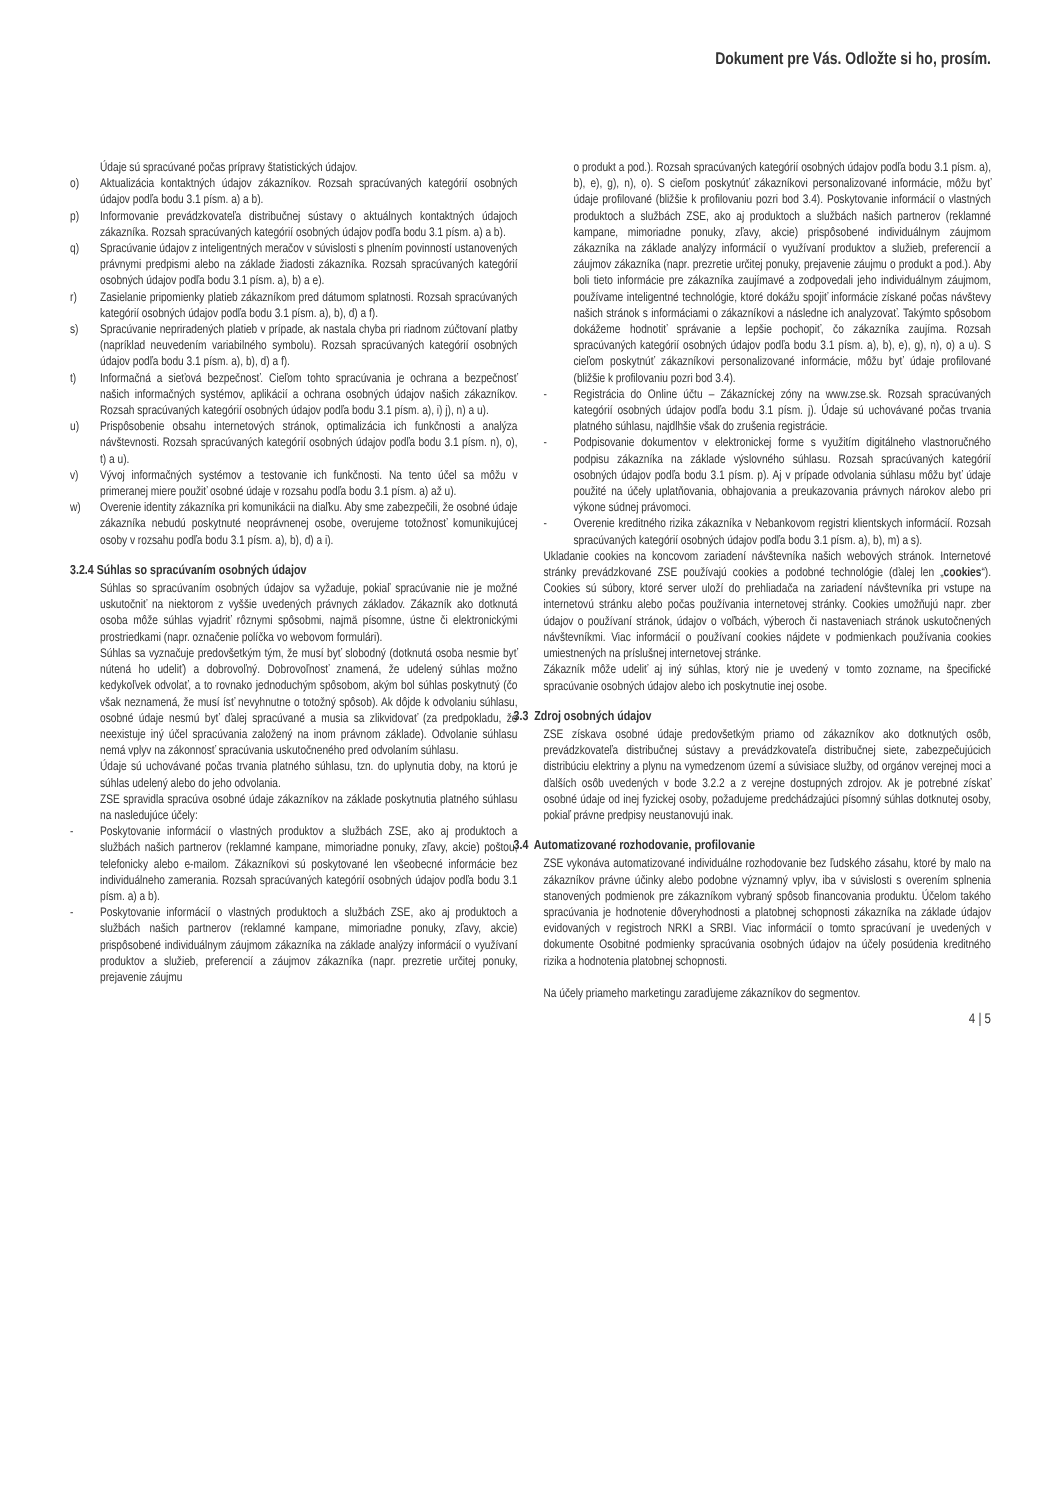Dokument pre Vás. Odložte si ho, prosím.
Údaje sú spracúvané počas prípravy štatistických údajov.
o) Aktualizácia kontaktných údajov zákazníkov. Rozsah spracúvaných kategórií osobných údajov podľa bodu 3.1 písm. a) a b).
p) Informovanie prevádzkovateľa distribučnej sústavy o aktuálnych kontaktných údajoch zákazníka. Rozsah spracúvaných kategórií osobných údajov podľa bodu 3.1 písm. a) a b).
q) Spracúvanie údajov z inteligentných meračov v súvislosti s plnením povinností ustanovených právnymi predpismi alebo na základe žiadosti zákazníka. Rozsah spracúvaných kategórií osobných údajov podľa bodu 3.1 písm. a), b) a e).
r) Zasielanie pripomienky platieb zákazníkom pred dátumom splatnosti. Rozsah spracúvaných kategórií osobných údajov podľa bodu 3.1 písm. a), b), d) a f).
s) Spracúvanie nepriradených platieb v prípade, ak nastala chyba pri riadnom zúčtovaní platby (napríklad neuvedením variabilného symbolu). Rozsah spracúvaných kategórií osobných údajov podľa bodu 3.1 písm. a), b), d) a f).
t) Informačná a sieťová bezpečnosť. Cieľom tohto spracúvania je ochrana a bezpečnosť našich informačných systémov, aplikácií a ochrana osobných údajov našich zákazníkov. Rozsah spracúvaných kategórií osobných údajov podľa bodu 3.1 písm. a), i) j), n) a u).
u) Prispôsobenie obsahu internetových stránok, optimalizácia ich funkčnosti a analýza návštevnosti. Rozsah spracúvaných kategórií osobných údajov podľa bodu 3.1 písm. n), o), t) a u).
v) Vývoj informačných systémov a testovanie ich funkčnosti. Na tento účel sa môžu v primeranej miere použiť osobné údaje v rozsahu podľa bodu 3.1 písm. a) až u).
w) Overenie identity zákazníka pri komunikácii na diaľku. Aby sme zabezpečili, že osobné údaje zákazníka nebudú poskytnuté neoprávnenej osobe, overujeme totožnosť komunikujúcej osoby v rozsahu podľa bodu 3.1 písm. a), b), d) a i).
3.2.4 Súhlas so spracúvaním osobných údajov
Súhlas so spracúvaním osobných údajov sa vyžaduje, pokiaľ spracúvanie nie je možné uskutočniť na niektorom z vyššie uvedených právnych základov. Zákazník ako dotknutá osoba môže súhlas vyjadriť rôznymi spôsobmi, najmä písomne, ústne či elektronickými prostriedkami (napr. označenie políčka vo webovom formulári).
Súhlas sa vyznačuje predovšetkým tým, že musí byť slobodný (dotknutá osoba nesmie byť nútená ho udeliť) a dobrovoľný. Dobrovoľnosť znamená, že udelený súhlas možno kedykoľvek odvolať, a to rovnako jednoduchým spôsobom, akým bol súhlas poskytnutý (čo však neznamená, že musí ísť nevyhnutne o totožný spôsob). Ak dôjde k odvolaniu súhlasu, osobné údaje nesmú byť ďalej spracúvané a musia sa zlikvidovať (za predpokladu, že neexistuje iný účel spracúvania založený na inom právnom základe). Odvolanie súhlasu nemá vplyv na zákonnosť spracúvania uskutočneného pred odvolaním súhlasu.
Údaje sú uchovávané počas trvania platného súhlasu, tzn. do uplynutia doby, na ktorú je súhlas udelený alebo do jeho odvolania.
ZSE spravidla spracúva osobné údaje zákazníkov na základe poskytnutia platného súhlasu na nasledujúce účely:
- Poskytovanie informácií o vlastných produktov a službách ZSE, ako aj produktoch a službách našich partnerov (reklamné kampane, mimoriadne ponuky, zľavy, akcie) poštou, telefonicky alebo e-mailom. Zákazníkovi sú poskytované len všeobecné informácie bez individuálneho zamerania. Rozsah spracúvaných kategórií osobných údajov podľa bodu 3.1 písm. a) a b).
- Poskytovanie informácií o vlastných produktoch a službách ZSE, ako aj produktoch a službách našich partnerov (reklamné kampane, mimoriadne ponuky, zľavy, akcie) prispôsobené individuálnym záujmom zákazníka na základe analýzy informácií o využívaní produktov a služieb, preferencií a záujmov zákazníka (napr. prezretie určitej ponuky, prejavenie záujmu
o produkt a pod.). Rozsah spracúvaných kategórií osobných údajov podľa bodu 3.1 písm. a), b), e), g), n), o). S cieľom poskytnúť zákazníkovi personalizované informácie, môžu byť údaje profilované (bližšie k profilovaniu pozri bod 3.4). Poskytovanie informácií o vlastných produktoch a službách ZSE, ako aj produktoch a službách našich partnerov (reklamné kampane, mimoriadne ponuky, zľavy, akcie) prispôsobené individuálnym záujmom zákazníka na základe analýzy informácií o využívaní produktov a služieb, preferencií a záujmov zákazníka (napr. prezretie určitej ponuky, prejavenie záujmu o produkt a pod.). Aby boli tieto informácie pre zákazníka zaujímavé a zodpovedali jeho individuálnym záujmom, používame inteligentné technológie, ktoré dokážu spojiť informácie získané počas návštevy našich stránok s informáciami o zákazníkovi a následne ich analyzovať. Takýmto spôsobom dokážeme hodnotiť správanie a lepšie pochopiť, čo zákazníka zaujíma. Rozsah spracúvaných kategórií osobných údajov podľa bodu 3.1 písm. a), b), e), g), n), o) a u). S cieľom poskytnúť zákazníkovi personalizované informácie, môžu byť údaje profilované (bližšie k profilovaniu pozri bod 3.4).
- Registrácia do Online účtu – Zákazníckej zóny na www.zse.sk. Rozsah spracúvaných kategórií osobných údajov podľa bodu 3.1 písm. j). Údaje sú uchovávané počas trvania platného súhlasu, najdlhšie však do zrušenia registrácie.
- Podpisovanie dokumentov v elektronickej forme s využitím digitálneho vlastnoručného podpisu zákazníka na základe výslovného súhlasu. Rozsah spracúvaných kategórií osobných údajov podľa bodu 3.1 písm. p). Aj v prípade odvolania súhlasu môžu byť údaje použité na účely uplatňovania, obhajovania a preukazovania právnych nárokov alebo pri výkone súdnej právomoci.
- Overenie kreditného rizika zákazníka v Nebankovom registri klientskych informácií. Rozsah spracúvaných kategórií osobných údajov podľa bodu 3.1 písm. a), b), m) a s).
Ukladanie cookies na koncovom zariadení návštevníka našich webových stránok. Internetové stránky prevádzkované ZSE používajú cookies a podobné technológie (ďalej len „cookies“). Cookies sú súbory, ktoré server uloží do prehliadača na zariadení návštevníka pri vstupe na internetovú stránku alebo počas používania internetovej stránky. Cookies umožňujú napr. zber údajov o používaní stránok, údajov o voľbách, výberoch či nastaveniach stránok uskutočnených návštevníkmi. Viac informácií o používaní cookies nájdete v podmienkach používania cookies umiestnených na príslušnej internetovej stránke.
Zákazník môže udeliť aj iný súhlas, ktorý nie je uvedený v tomto zozname, na špecifické spracúvanie osobných údajov alebo ich poskytnutie inej osobe.
3.3 Zdroj osobných údajov
ZSE získava osobné údaje predovšetkým priamo od zákazníkov ako dotknutých osôb, prevádzkovateľa distribučnej sústavy a prevádzkovateľa distribučnej siete, zabezpečujúcich distribúciu elektriny a plynu na vymedzenom území a súvisiace služby, od orgánov verejnej moci a ďalších osôb uvedených v bode 3.2.2 a z verejne dostupných zdrojov. Ak je potrebné získať osobné údaje od inej fyzickej osoby, požadujeme predchádzajúci písomný súhlas dotknutej osoby, pokiaľ právne predpisy neustanovujú inak.
3.4 Automatizované rozhodovanie, profilovanie
ZSE vykonáva automatizované individuálne rozhodovanie bez ľudského zásahu, ktoré by malo na zákazníkov právne účinky alebo podobne významný vplyv, iba v súvislosti s overením splnenia stanovených podmienok pre zákazníkom vybraný spôsob financovania produktu. Účelom takého spracúvania je hodnotenie dôveryhodnosti a platobnej schopnosti zákazníka na základe údajov evidovaných v registroch NRKI a SRBI. Viac informácií o tomto spracúvaní je uvedených v dokumente Osobitné podmienky spracúvania osobných údajov na účely posúdenia kreditného rizika a hodnotenia platobnej schopnosti.
Na účely priameho marketingu zaraďujeme zákazníkov do segmentov.
4 | 5